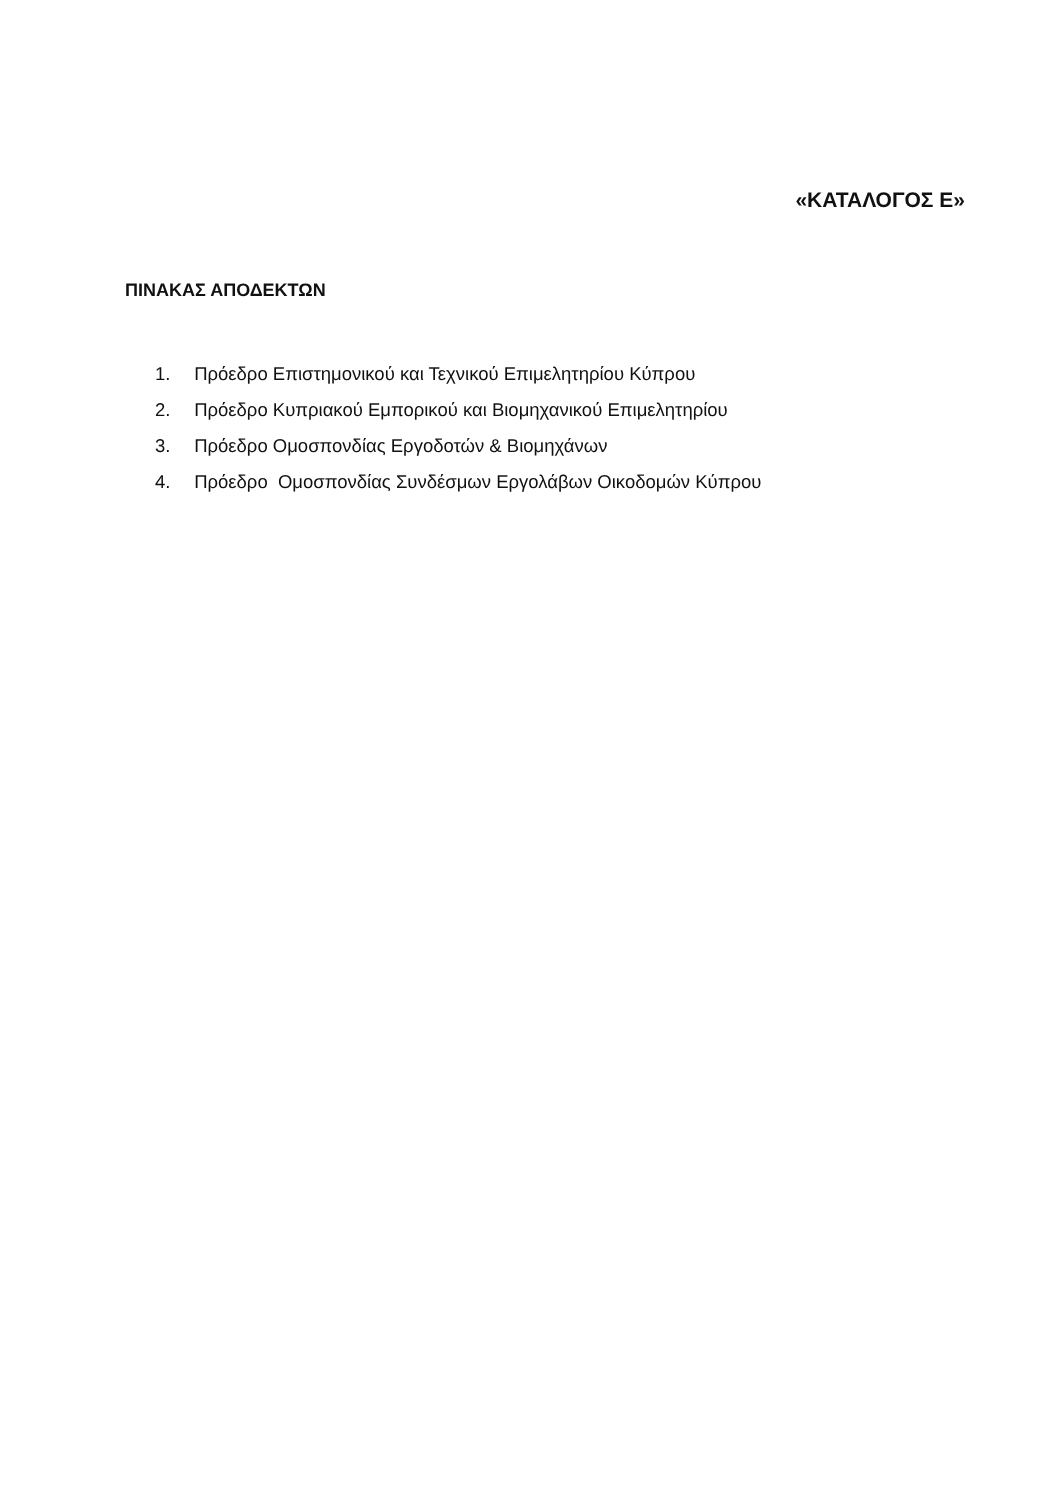«ΚΑΤΑΛΟΓΟΣ Ε»
ΠΙΝΑΚΑΣ ΑΠΟΔΕΚΤΩΝ
1. Πρόεδρο Επιστημονικού και Τεχνικού Επιμελητηρίου Κύπρου
2. Πρόεδρο Κυπριακού Εμπορικού και Βιομηχανικού Επιμελητηρίου
3. Πρόεδρο Ομοσπονδίας Εργοδοτών & Βιομηχάνων
4. Πρόεδρο Ομοσπονδίας Συνδέσμων Εργολάβων Οικοδομών Κύπρου